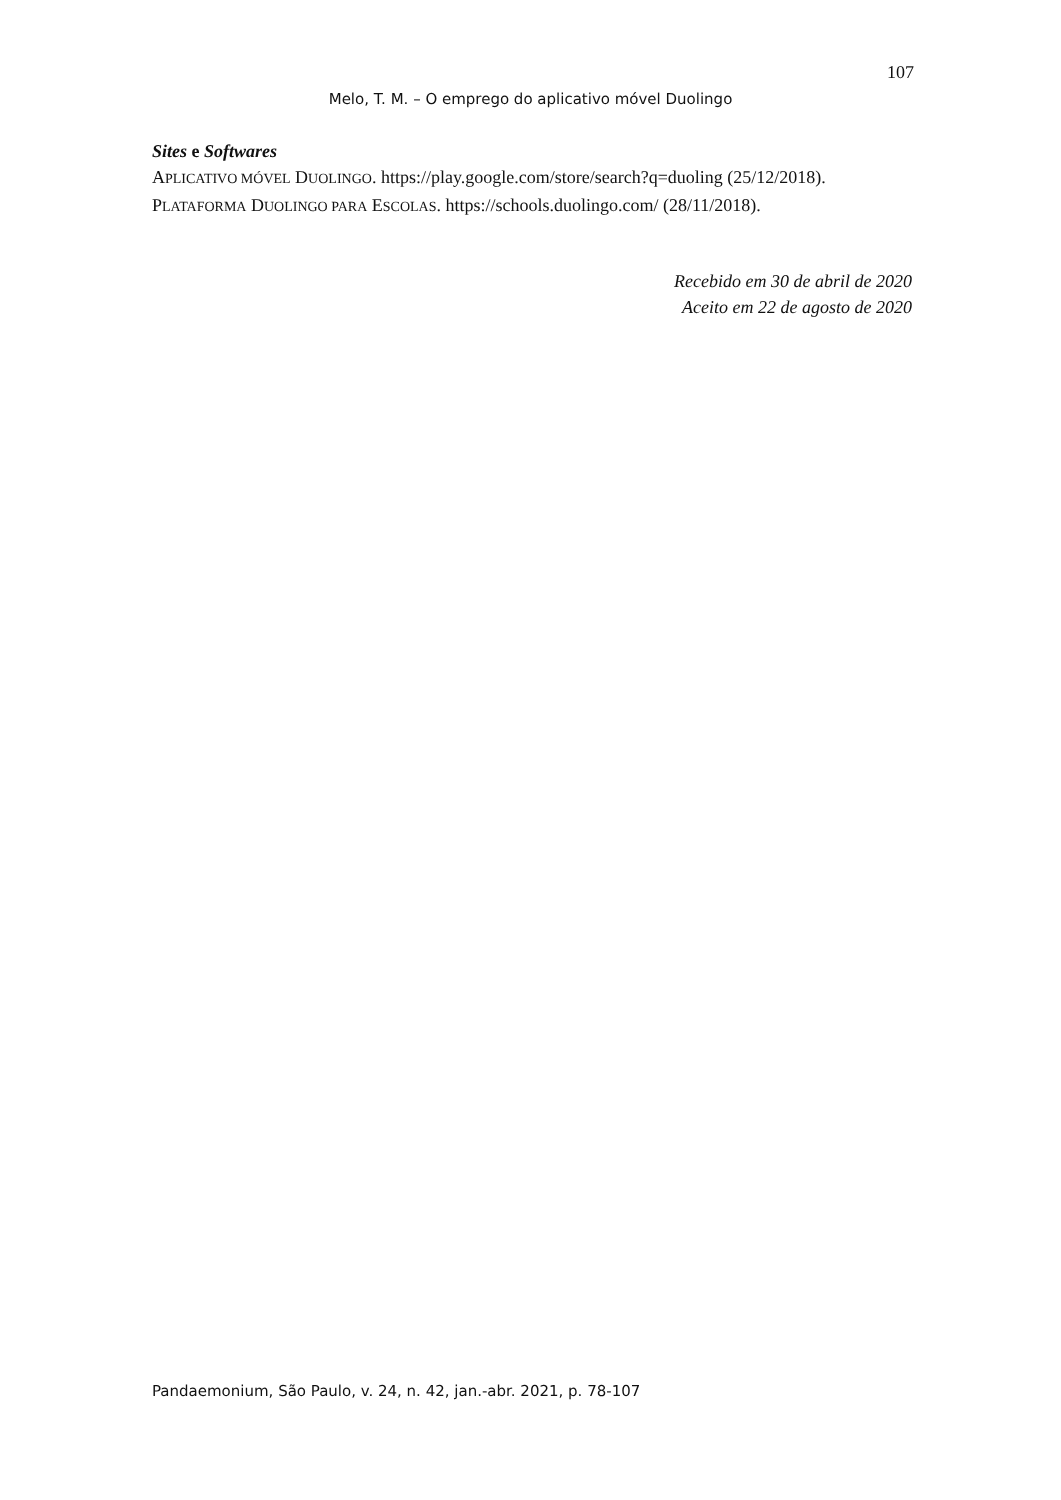107
Melo, T. M. – O emprego do aplicativo móvel Duolingo
Sites e Softwares
APLICATIVO MÓVEL DUOLINGO. https://play.google.com/store/search?q=duoling (25/12/2018).
PLATAFORMA DUOLINGO PARA ESCOLAS. https://schools.duolingo.com/ (28/11/2018).
Recebido em 30 de abril de 2020
Aceito em 22 de agosto de 2020
Pandaemonium, São Paulo, v. 24, n. 42, jan.-abr. 2021, p. 78-107